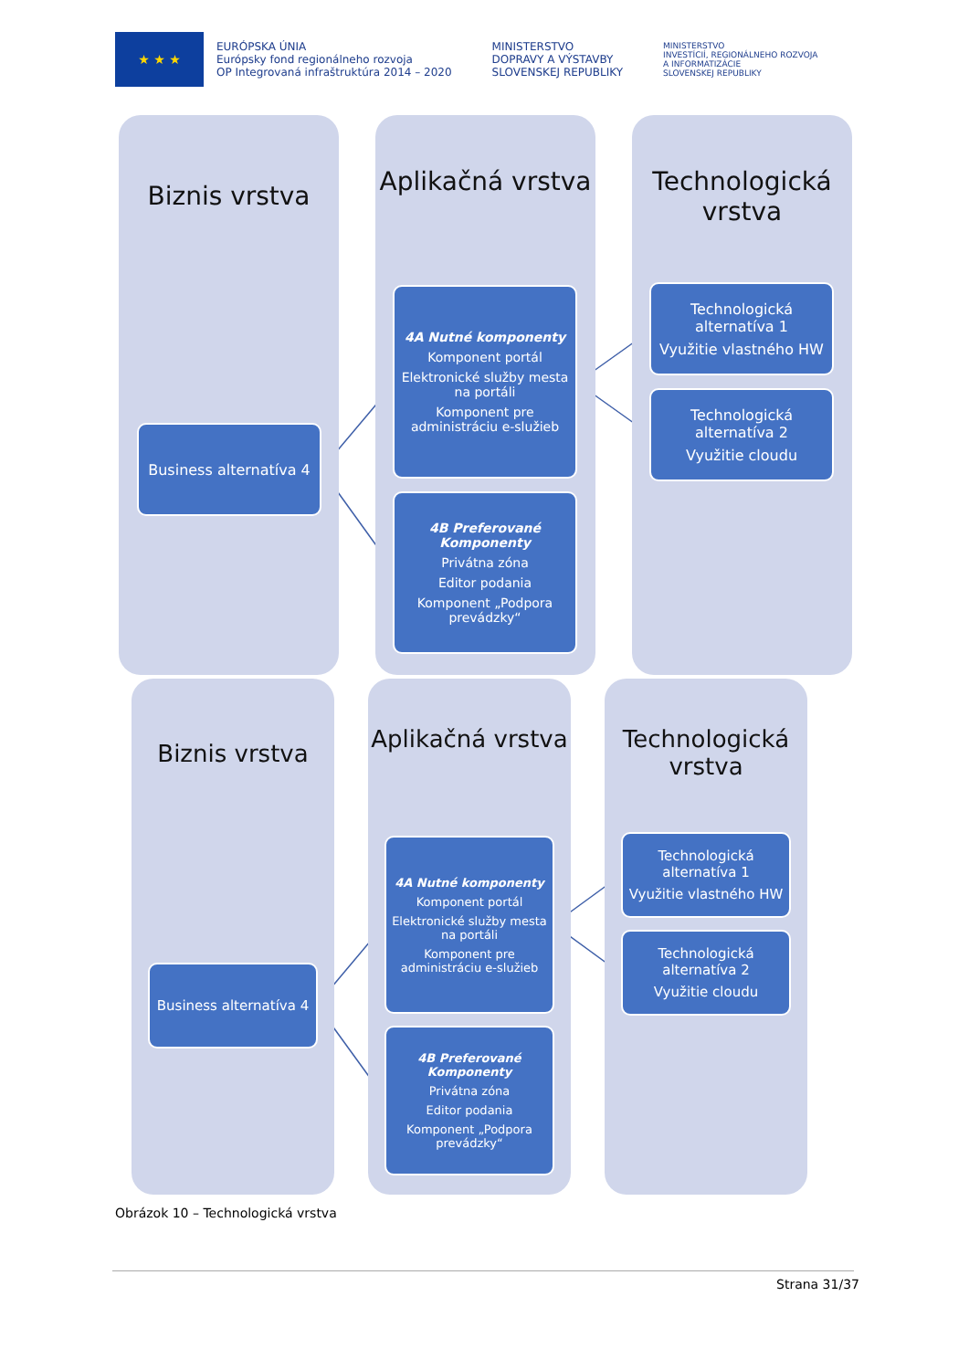★ ★ ★
EURÓPSKA ÚNIA
Európsky fond regionálneho rozvoja
OP Integrovaná infraštruktúra 2014 – 2020
MINISTERSTVO
DOPRAVY A VÝSTAVBY
SLOVENSKEJ REPUBLIKY
MINISTERSTVO
INVESTÍCIÍ, REGIONÁLNEHO ROZVOJA
A INFORMATIZÁCIE
SLOVENSKEJ REPUBLIKY
Biznis vrstva Aplikačná vrstva Technologická vrstva
Business alternatíva 4
4A Nutné komponenty
Komponent portál
Elektronické služby mesta na portáli
Komponent pre administráciu e-služieb
4B Preferované Komponenty
Privátna zóna
Editor podania
Komponent „Podpora prevádzky“
Technologická alternatíva 1
Využitie vlastného HW
Technologická alternatíva 2
Využitie cloudu
Biznis vrstva Aplikačná vrstva Technologická vrstva
Business alternatíva 4
4A Nutné komponenty
Komponent portál
Elektronické služby mesta na portáli
Komponent pre administráciu e-služieb
4B Preferované Komponenty
Privátna zóna
Editor podania
Komponent „Podpora prevádzky“
Technologická alternatíva 1
Využitie vlastného HW
Technologická alternatíva 2
Využitie cloudu
Obrázok 10 – Technologická vrstva
Strana 31/37